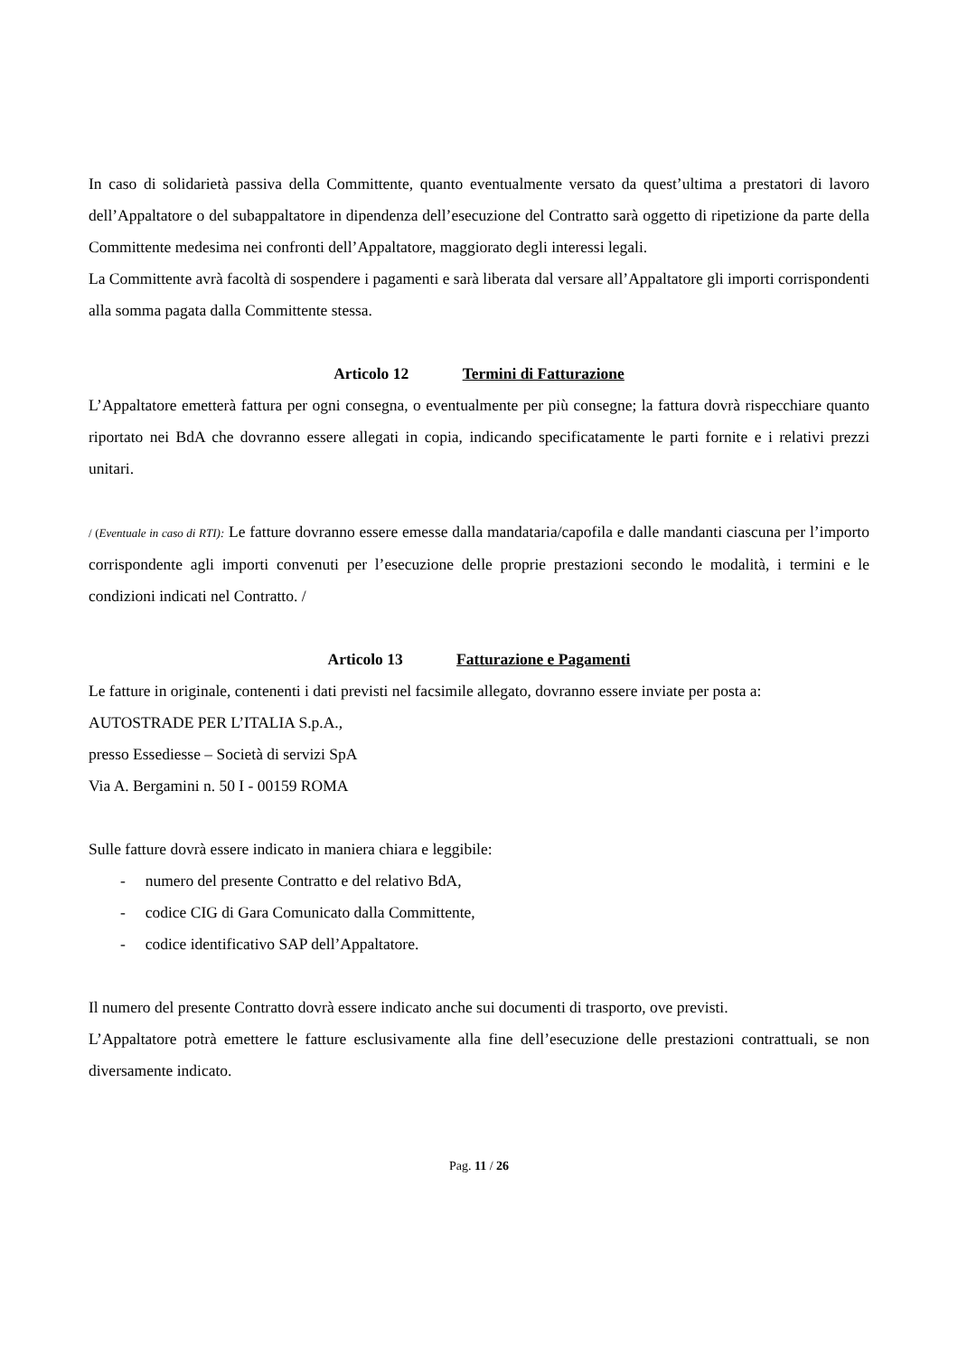In caso di solidarietà passiva della Committente, quanto eventualmente versato da quest’ultima a prestatori di lavoro dell’Appaltatore o del subappaltatore in dipendenza dell’esecuzione del Contratto sarà oggetto di ripetizione da parte della Committente medesima nei confronti dell’Appaltatore, maggiorato degli interessi legali.
La Committente avrà facoltà di sospendere i pagamenti e sarà liberata dal versare all’Appaltatore gli importi corrispondenti alla somma pagata dalla Committente stessa.
Articolo 12 Termini di Fatturazione
L’Appaltatore emetterà fattura per ogni consegna, o eventualmente per più consegne; la fattura dovrà rispecchiare quanto riportato nei BdA che dovranno essere allegati in copia, indicando specificatamente le parti fornite e i relativi prezzi unitari.
/ (Eventuale in caso di RTI): Le fatture dovranno essere emesse dalla mandataria/capofila e dalle mandanti ciascuna per l’importo corrispondente agli importi convenuti per l’esecuzione delle proprie prestazioni secondo le modalità, i termini e le condizioni indicati nel Contratto. /
Articolo 13 Fatturazione e Pagamenti
Le fatture in originale, contenenti i dati previsti nel facsimile allegato, dovranno essere inviate per posta a:
AUTOSTRADE PER L’ITALIA S.p.A.,
presso Essediesse – Società di servizi SpA
Via A. Bergamini n. 50 I - 00159 ROMA
Sulle fatture dovrà essere indicato in maniera chiara e leggibile:
- numero del presente Contratto e del relativo BdA,
- codice CIG di Gara Comunicato dalla Committente,
- codice identificativo SAP dell’Appaltatore.
Il numero del presente Contratto dovrà essere indicato anche sui documenti di trasporto, ove previsti.
L’Appaltatore potrà emettere le fatture esclusivamente alla fine dell’esecuzione delle prestazioni contrattuali, se non diversamente indicato.
Pag. 11 / 26